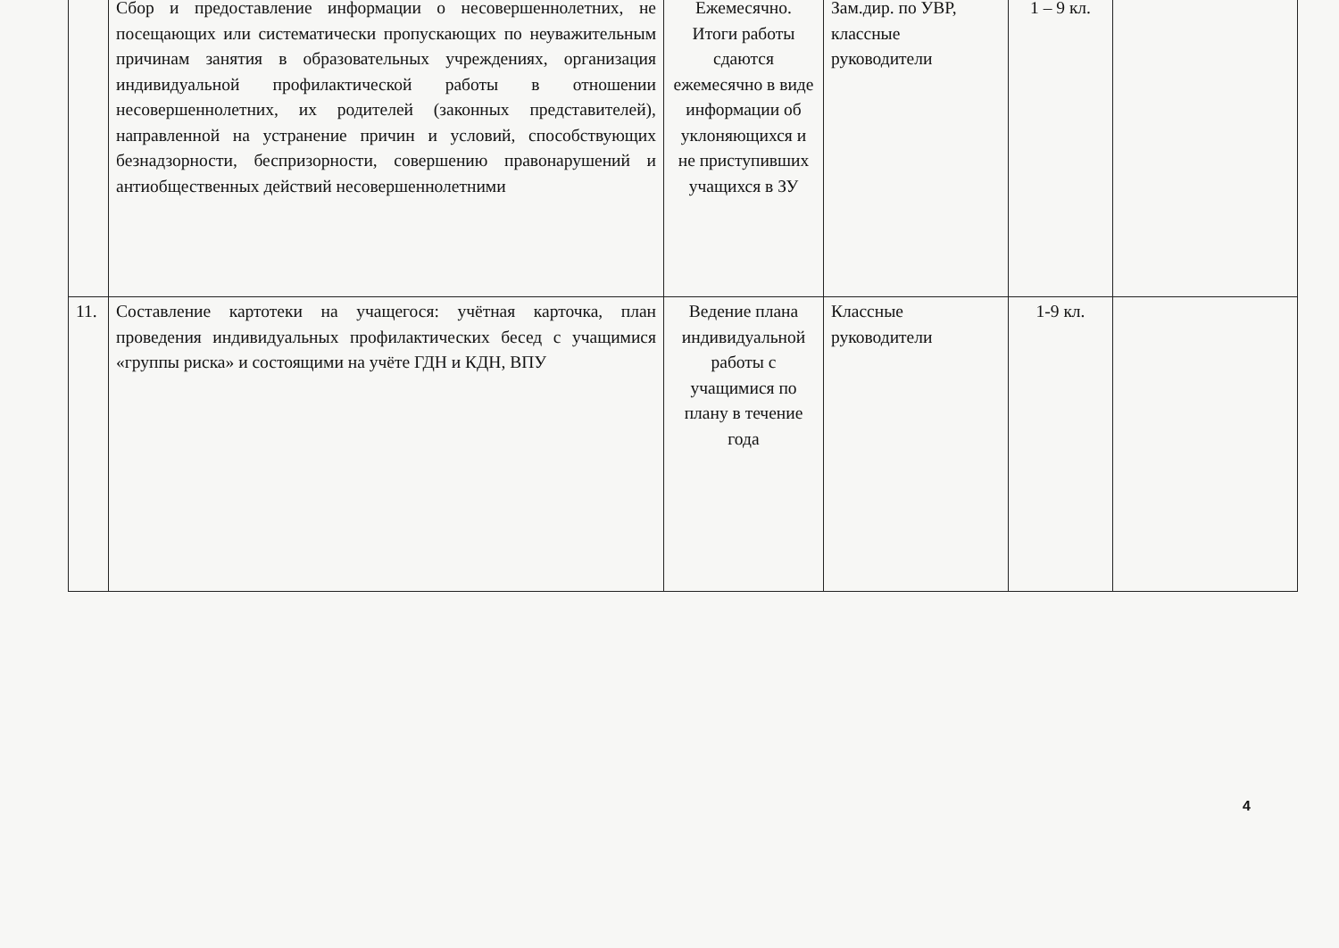| | Сбор и предоставление информации о несовершеннолетних, не посещающих или систематически пропускающих по неуважительным причинам занятия в образовательных учреждениях, организация индивидуальной профилактической работы в отношении несовершеннолетних, их родителей (законных представителей), направленной на устранение причин и условий, способствующих безнадзорности, беспризорности, совершению правонарушений и антиобщественных действий несовершеннолетними | Ежемесячно. Итоги работы сдаются ежемесячно в виде информации об уклоняющихся и не приступивших учащихся в ЗУ | Зам.дир. по УВР, классные руководители | 1 – 9 кл. | |
| 11. | Составление картотеки на учащегося: учётная карточка, план проведения индивидуальных профилактических бесед с учащимися «группы риска» и состоящими на учёте ГДН и КДН, ВПУ | Ведение плана индивидуальной работы с учащимися по плану в течение года | Классные руководители | 1-9 кл. | |
4